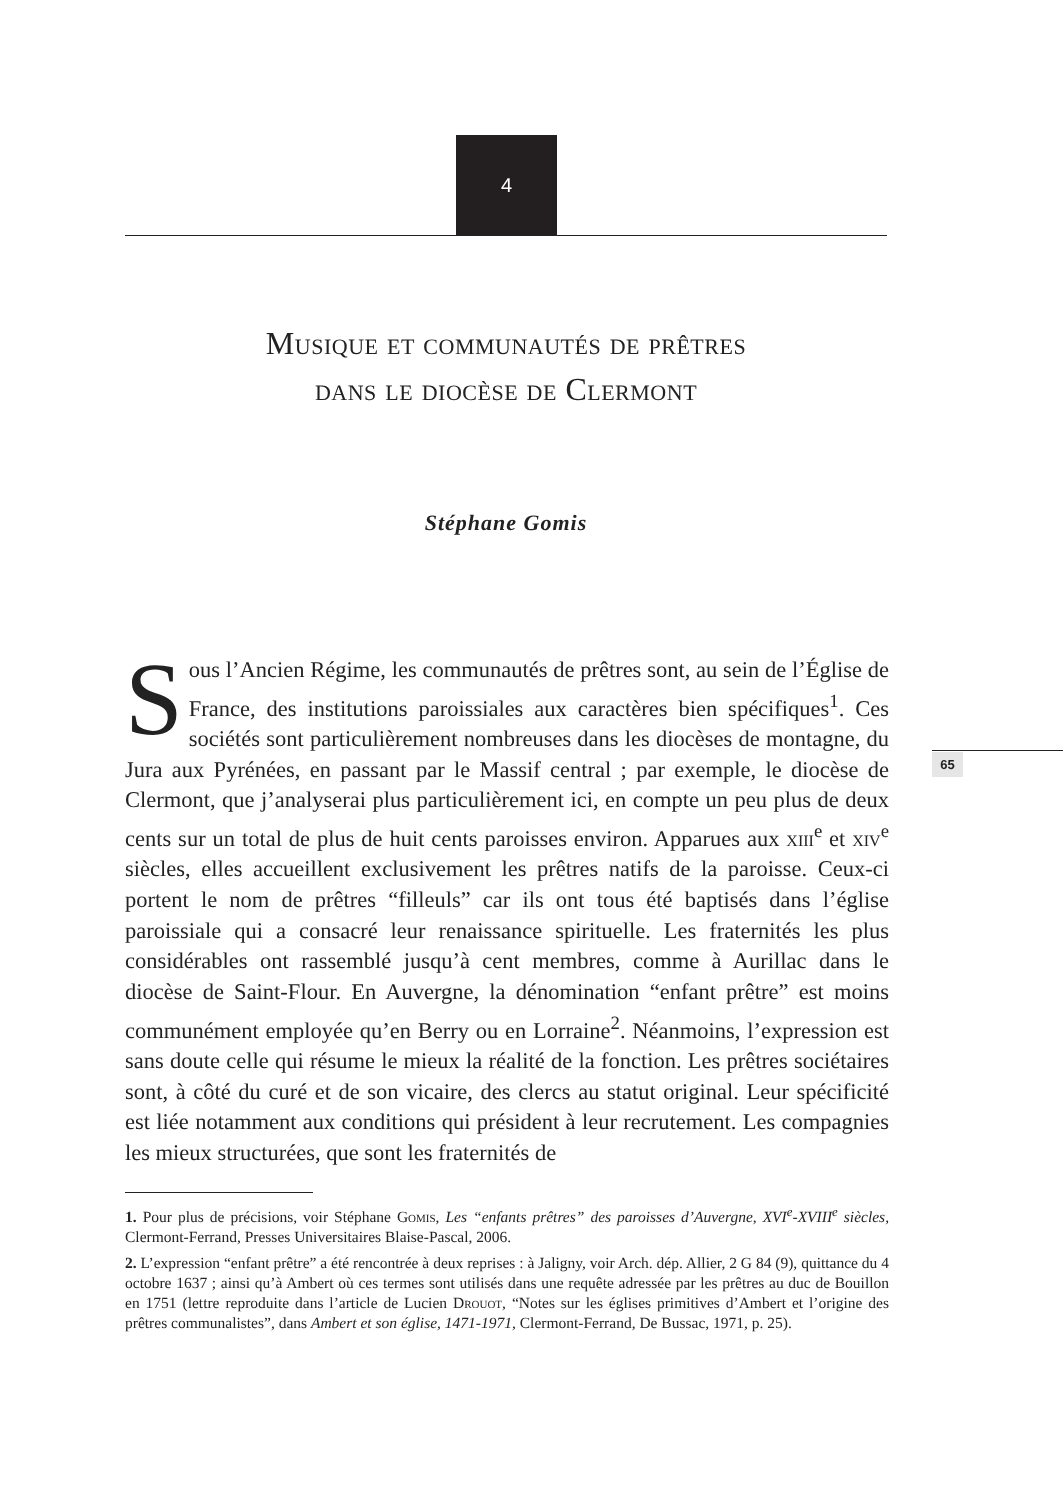4
Musique et communautés de prêtres
dans le diocèse de Clermont
Stéphane Gomis
Sous l’Ancien Régime, les communautés de prêtres sont, au sein de l’Église de France, des institutions paroissiales aux caractères bien spécifiques<sup>1</sup>. Ces sociétés sont particulièrement nombreuses dans les diocèses de montagne, du Jura aux Pyrénées, en passant par le Massif central ; par exemple, le diocèse de Clermont, que j’analyserai plus particulièrement ici, en compte un peu plus de deux cents sur un total de plus de huit cents paroisses environ. Apparues aux xiii<sup>e</sup> et xiv<sup>e</sup> siècles, elles accueillent exclusivement les prêtres natifs de la paroisse. Ceux-ci portent le nom de prêtres “filleuls” car ils ont tous été baptisés dans l’église paroissiale qui a consacré leur renaissance spirituelle. Les fraternités les plus considérables ont rassemblé jusqu’à cent membres, comme à Aurillac dans le diocèse de Saint-Flour. En Auvergne, la dénomination “enfant prêtre” est moins communément employée qu’en Berry ou en Lorraine<sup>2</sup>. Néanmoins, l’expression est sans doute celle qui résume le mieux la réalité de la fonction. Les prêtres sociétaires sont, à côté du curé et de son vicaire, des clercs au statut original. Leur spécificité est liée notamment aux conditions qui président à leur recrutement. Les compagnies les mieux structurées, que sont les fraternités de
65
1. Pour plus de précisions, voir Stéphane Gomis, Les “enfants prêtres” des paroisses d’Auvergne, XVI<sup>e</sup>-XVIII<sup>e</sup> siècles, Clermont-Ferrand, Presses Universitaires Blaise-Pascal, 2006.
2. L’expression “enfant prêtre” a été rencontrée à deux reprises : à Jaligny, voir Arch. dép. Allier, 2 G 84 (9), quittance du 4 octobre 1637 ; ainsi qu’à Ambert où ces termes sont utilisés dans une requête adressée par les prêtres au duc de Bouillon en 1751 (lettre reproduite dans l’article de Lucien Drouot, “Notes sur les églises primitives d’Ambert et l’origine des prêtres communalistes”, dans Ambert et son église, 1471-1971, Clermont-Ferrand, De Bussac, 1971, p. 25).